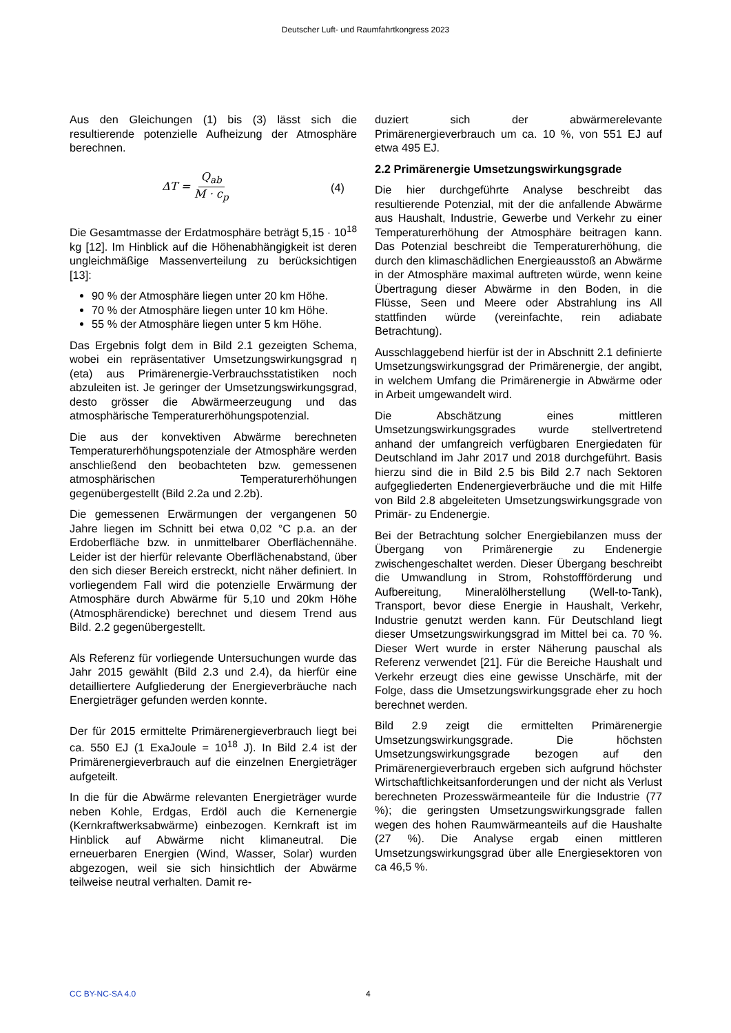Deutscher Luft- und Raumfahrtkongress 2023
Aus den Gleichungen (1) bis (3) lässt sich die resultierende potenzielle Aufheizung der Atmosphäre berechnen.
ΔT = Q<sub>ab</sub> M · c<sub>p</sub> (4)
Die Gesamtmasse der Erdatmosphäre beträgt 5,15 · 10<sup>18</sup> kg [12]. Im Hinblick auf die Höhenabhängigkeit ist deren ungleichmäßige Massenverteilung zu berücksichtigen [13]:
90 % der Atmosphäre liegen unter 20 km Höhe.
70 % der Atmosphäre liegen unter 10 km Höhe.
55 % der Atmosphäre liegen unter 5 km Höhe.
Das Ergebnis folgt dem in Bild 2.1 gezeigten Schema, wobei ein repräsentativer Umsetzungswirkungsgrad η (eta) aus Primärenergie-Verbrauchsstatistiken noch abzuleiten ist. Je geringer der Umsetzungswirkungsgrad, desto grösser die Abwärmeerzeugung und das atmosphärische Temperaturerhöhungspotenzial.
Die aus der konvektiven Abwärme berechneten Temperaturerhöhungspotenziale der Atmosphäre werden anschließend den beobachteten bzw. gemessenen atmosphärischen Temperaturerhöhungen gegenübergestellt (Bild 2.2a und 2.2b).
Die gemessenen Erwärmungen der vergangenen 50 Jahre liegen im Schnitt bei etwa 0,02 °C p.a. an der Erdoberfläche bzw. in unmittelbarer Oberflächennähe. Leider ist der hierfür relevante Oberflächenabstand, über den sich dieser Bereich erstreckt, nicht näher definiert. In vorliegendem Fall wird die potenzielle Erwärmung der Atmosphäre durch Abwärme für 5,10 und 20km Höhe (Atmosphärendicke) berechnet und diesem Trend aus Bild. 2.2 gegenübergestellt.
Als Referenz für vorliegende Untersuchungen wurde das Jahr 2015 gewählt (Bild 2.3 und 2.4), da hierfür eine detailliertere Aufgliederung der Energieverbräuche nach Energieträger gefunden werden konnte.
Der für 2015 ermittelte Primärenergieverbrauch liegt bei ca. 550 EJ (1 ExaJoule = 10<sup>18</sup> J). In Bild 2.4 ist der Primärenergieverbrauch auf die einzelnen Energieträger aufgeteilt.
In die für die Abwärme relevanten Energieträger wurde neben Kohle, Erdgas, Erdöl auch die Kernenergie (Kernkraftwerksabwärme) einbezogen. Kernkraft ist im Hinblick auf Abwärme nicht klimaneutral. Die erneuerbaren Energien (Wind, Wasser, Solar) wurden abgezogen, weil sie sich hinsichtlich der Abwärme teilweise neutral verhalten. Damit re-
duziert sich der abwärmerelevante Primärenergieverbrauch um ca. 10 %, von 551 EJ auf etwa 495 EJ.
2.2 Primärenergie Umsetzungswirkungsgrade
Die hier durchgeführte Analyse beschreibt das resultierende Potenzial, mit der die anfallende Abwärme aus Haushalt, Industrie, Gewerbe und Verkehr zu einer Temperaturerhöhung der Atmosphäre beitragen kann. Das Potenzial beschreibt die Temperaturerhöhung, die durch den klimaschädlichen Energieausstoß an Abwärme in der Atmosphäre maximal auftreten würde, wenn keine Übertragung dieser Abwärme in den Boden, in die Flüsse, Seen und Meere oder Abstrahlung ins All stattfinden würde (vereinfachte, rein adiabate Betrachtung).
Ausschlaggebend hierfür ist der in Abschnitt 2.1 definierte Umsetzungswirkungsgrad der Primärenergie, der angibt, in welchem Umfang die Primärenergie in Abwärme oder in Arbeit umgewandelt wird.
Die Abschätzung eines mittleren Umsetzungswirkungsgrades wurde stellvertretend anhand der umfangreich verfügbaren Energiedaten für Deutschland im Jahr 2017 und 2018 durchgeführt. Basis hierzu sind die in Bild 2.5 bis Bild 2.7 nach Sektoren aufgegliederten Endenergieverbräuche und die mit Hilfe von Bild 2.8 abgeleiteten Umsetzungswirkungsgrade von Primär- zu Endenergie.
Bei der Betrachtung solcher Energiebilanzen muss der Übergang von Primärenergie zu Endenergie zwischengeschaltet werden. Dieser Übergang beschreibt die Umwandlung in Strom, Rohstoffförderung und Aufbereitung, Mineralölherstellung (Well-to-Tank), Transport, bevor diese Energie in Haushalt, Verkehr, Industrie genutzt werden kann. Für Deutschland liegt dieser Umsetzungswirkungsgrad im Mittel bei ca. 70 %. Dieser Wert wurde in erster Näherung pauschal als Referenz verwendet [21]. Für die Bereiche Haushalt und Verkehr erzeugt dies eine gewisse Unschärfe, mit der Folge, dass die Umsetzungswirkungsgrade eher zu hoch berechnet werden.
Bild 2.9 zeigt die ermittelten Primärenergie Umsetzungswirkungsgrade. Die höchsten Umsetzungswirkungsgrade bezogen auf den Primärenergieverbrauch ergeben sich aufgrund höchster Wirtschaftlichkeitsanforderungen und der nicht als Verlust berechneten Prozesswärmeanteile für die Industrie (77 %); die geringsten Umsetzungswirkungsgrade fallen wegen des hohen Raumwärmeanteils auf die Haushalte (27 %). Die Analyse ergab einen mittleren Umsetzungswirkungsgrad über alle Energiesektoren von ca 46,5 %.
CC BY-NC-SA 4.0 4